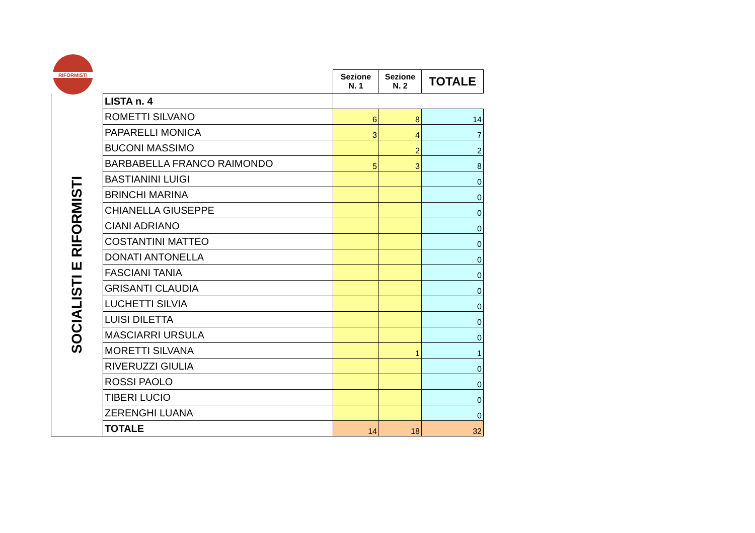RIFORMISTI
| | | Sezione N. 1 | Sezione N. 2 | TOTALE |
| SOCIALISTI E RIFORMISTI | LISTA n. 4 | | | |
| | ROMETTI SILVANO | 6 | 8 | 14 |
| | PAPARELLI MONICA | 3 | 4 | 7 |
| | BUCONI MASSIMO | | 2 | 2 |
| | BARBABELLA FRANCO RAIMONDO | 5 | 3 | 8 |
| | BASTIANINI LUIGI | | | 0 |
| | BRINCHI MARINA | | | 0 |
| | CHIANELLA GIUSEPPE | | | 0 |
| | CIANI ADRIANO | | | 0 |
| | COSTANTINI MATTEO | | | 0 |
| | DONATI ANTONELLA | | | 0 |
| | FASCIANI TANIA | | | 0 |
| | GRISANTI CLAUDIA | | | 0 |
| | LUCHETTI SILVIA | | | 0 |
| | LUISI DILETTA | | | 0 |
| | MASCIARRI URSULA | | | 0 |
| | MORETTI SILVANA | | 1 | 1 |
| | RIVERUZZI GIULIA | | | 0 |
| | ROSSI PAOLO | | | 0 |
| | TIBERI LUCIO | | | 0 |
| | ZERENGHI LUANA | | | 0 |
| | TOTALE | 14 | 18 | 32 |